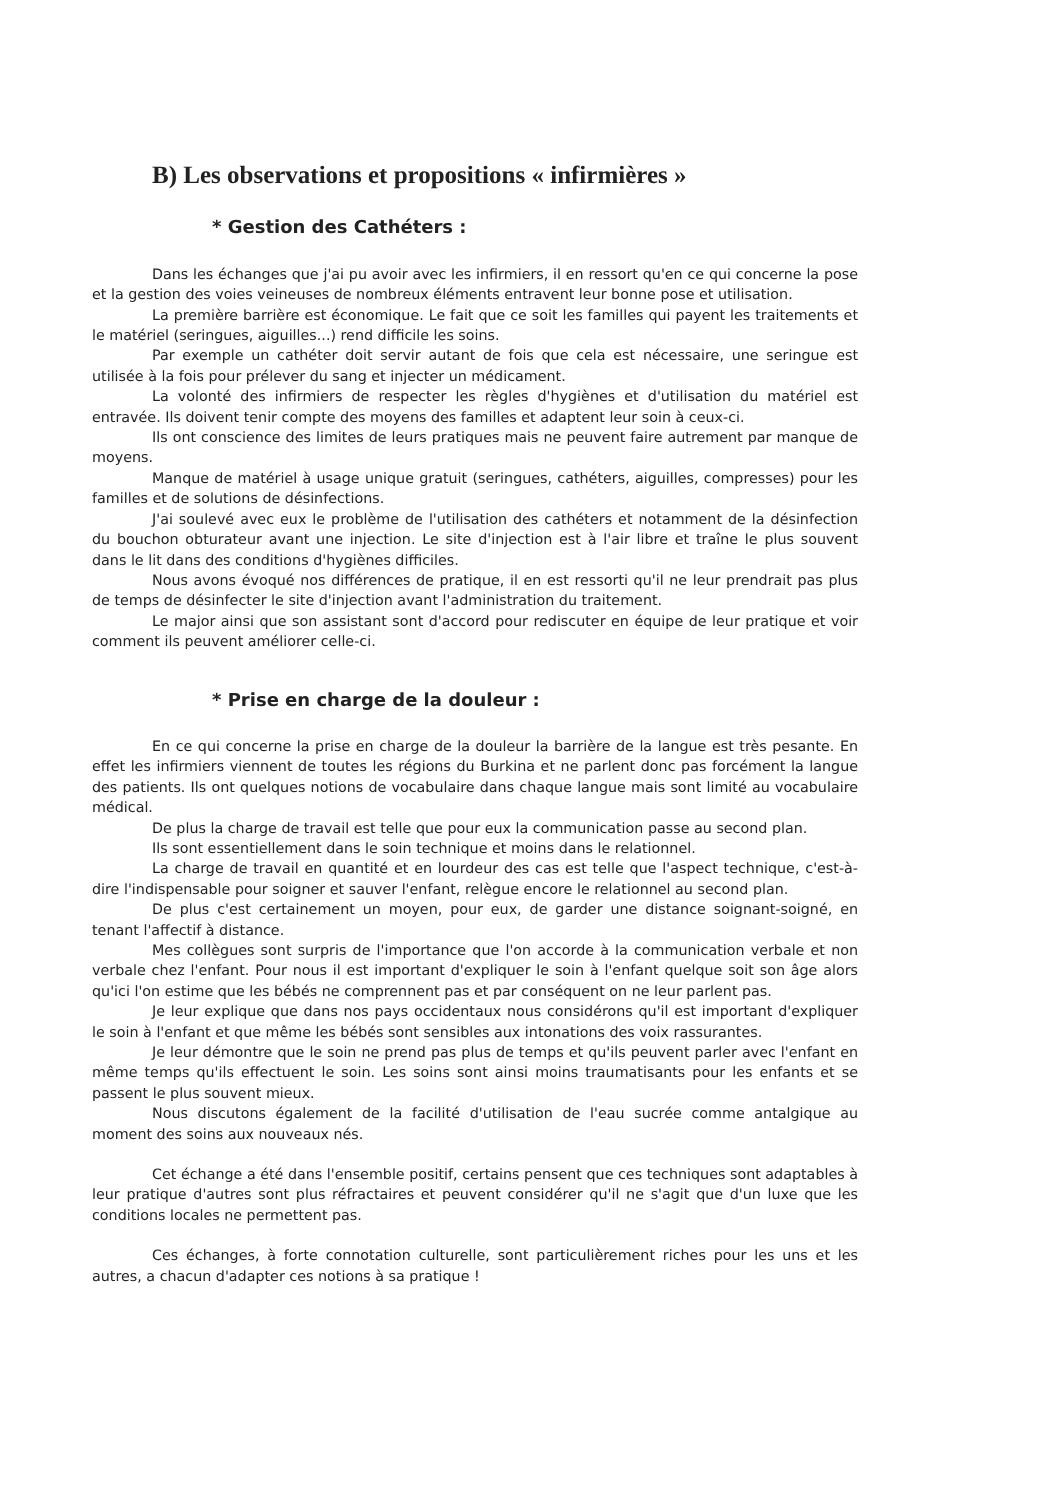B) Les observations et propositions « infirmières »
* Gestion des Cathéters :
Dans les échanges que j'ai pu avoir avec les infirmiers, il en ressort qu'en ce qui concerne la pose et la gestion des voies veineuses de nombreux éléments entravent leur bonne pose et utilisation.
La première barrière est économique. Le fait que ce soit les familles qui payent les traitements et le matériel (seringues, aiguilles...) rend difficile les soins.
Par exemple un cathéter doit servir autant de fois que cela est nécessaire, une seringue est utilisée à la fois pour prélever du sang et injecter un médicament.
La volonté des infirmiers de respecter les règles d'hygiènes et d'utilisation du matériel est entravée. Ils doivent tenir compte des moyens des familles et adaptent leur soin à ceux-ci.
Ils ont conscience des limites de leurs pratiques mais ne peuvent faire autrement par manque de moyens.
Manque de matériel à usage unique gratuit (seringues, cathéters, aiguilles, compresses) pour les familles et de solutions de désinfections.
J'ai soulevé avec eux le problème de l'utilisation des cathéters et notamment de la désinfection du bouchon obturateur avant une injection. Le site d'injection est à l'air libre et traîne le plus souvent dans le lit dans des conditions d'hygiènes difficiles.
Nous avons évoqué nos différences de pratique, il en est ressorti qu'il ne leur prendrait pas plus de temps de désinfecter le site d'injection avant l'administration du traitement.
Le major ainsi que son assistant sont d'accord pour rediscuter en équipe de leur pratique et voir comment ils peuvent améliorer celle-ci.
* Prise en charge de la douleur :
En ce qui concerne la prise en charge de la douleur la barrière de la langue est très pesante. En effet les infirmiers viennent de toutes les régions du Burkina et ne parlent donc pas forcément la langue des patients. Ils ont quelques notions de vocabulaire dans chaque langue mais sont limité au vocabulaire médical.
De plus la charge de travail est telle que pour eux la communication passe au second plan.
Ils sont essentiellement dans le soin technique et moins dans le relationnel.
La charge de travail en quantité et en lourdeur des cas est telle que l'aspect technique, c'est-à-dire l'indispensable pour soigner et sauver l'enfant, relègue encore le relationnel au second plan.
De plus c'est certainement un moyen, pour eux, de garder une distance soignant-soigné, en tenant l'affectif à distance.
Mes collègues sont surpris de l'importance que l'on accorde à la communication verbale et non verbale chez l'enfant. Pour nous il est important d'expliquer le soin à l'enfant quelque soit son âge alors qu'ici l'on estime que les bébés ne comprennent pas et par conséquent on ne leur parlent pas.
Je leur explique que dans nos pays occidentaux nous considérons qu'il est important d'expliquer le soin à l'enfant et que même les bébés sont sensibles aux intonations des voix rassurantes.
Je leur démontre que le soin ne prend pas plus de temps et qu'ils peuvent parler avec l'enfant en même temps qu'ils effectuent le soin. Les soins sont ainsi moins traumatisants pour les enfants et se passent le plus souvent mieux.
Nous discutons également de la facilité d'utilisation de l'eau sucrée comme antalgique au moment des soins aux nouveaux nés.
Cet échange a été dans l'ensemble positif, certains pensent que ces techniques sont adaptables à leur pratique d'autres sont plus réfractaires et peuvent considérer qu'il ne s'agit que d'un luxe que les conditions locales ne permettent pas.
Ces échanges, à forte connotation culturelle, sont particulièrement riches pour les uns et les autres, a chacun d'adapter ces notions à sa pratique !